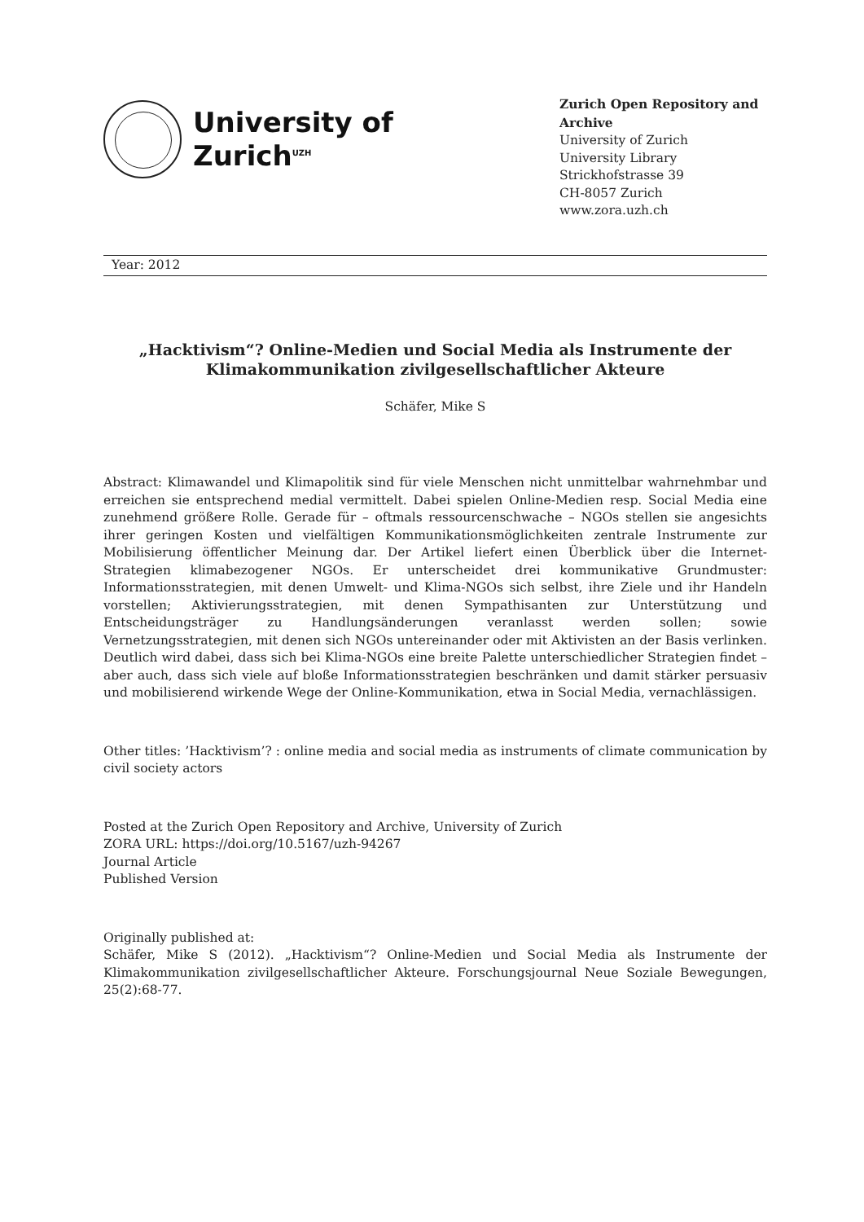University of
Zurich<sup>UZH</sup>
Zurich Open Repository and Archive
University of Zurich
University Library
Strickhofstrasse 39
CH-8057 Zurich
www.zora.uzh.ch
Year: 2012
„Hacktivism“? Online-Medien und Social Media als Instrumente der Klimakommunikation zivilgesellschaftlicher Akteure
Schäfer, Mike S
Abstract: Klimawandel und Klimapolitik sind für viele Menschen nicht unmittelbar wahrnehmbar und erreichen sie entsprechend medial vermittelt. Dabei spielen Online-Medien resp. Social Media eine zunehmend größere Rolle. Gerade für – oftmals ressourcenschwache – NGOs stellen sie angesichts ihrer geringen Kosten und vielfältigen Kommunikationsmöglichkeiten zentrale Instrumente zur Mobilisierung öffentlicher Meinung dar. Der Artikel liefert einen Überblick über die Internet-Strategien klimabezogener NGOs. Er unterscheidet drei kommunikative Grundmuster: Informationsstrategien, mit denen Umwelt- und Klima-NGOs sich selbst, ihre Ziele und ihr Handeln vorstellen; Aktivierungsstrategien, mit denen Sympathisanten zur Unterstützung und Entscheidungsträger zu Handlungsänderungen veranlasst werden sollen; sowie Vernetzungsstrategien, mit denen sich NGOs untereinander oder mit Aktivisten an der Basis verlinken. Deutlich wird dabei, dass sich bei Klima-NGOs eine breite Palette unterschiedlicher Strategien findet – aber auch, dass sich viele auf bloße Informationsstrategien beschränken und damit stärker persuasiv und mobilisierend wirkende Wege der Online-Kommunikation, etwa in Social Media, vernachlässigen.
Other titles: ’Hacktivism’? : online media and social media as instruments of climate communication by civil society actors
Posted at the Zurich Open Repository and Archive, University of Zurich
ZORA URL: https://doi.org/10.5167/uzh-94267
Journal Article
Published Version
Originally published at:
Schäfer, Mike S (2012). „Hacktivism“? Online-Medien und Social Media als Instrumente der Klimakommunikation zivilgesellschaftlicher Akteure. Forschungsjournal Neue Soziale Bewegungen, 25(2):68-77.